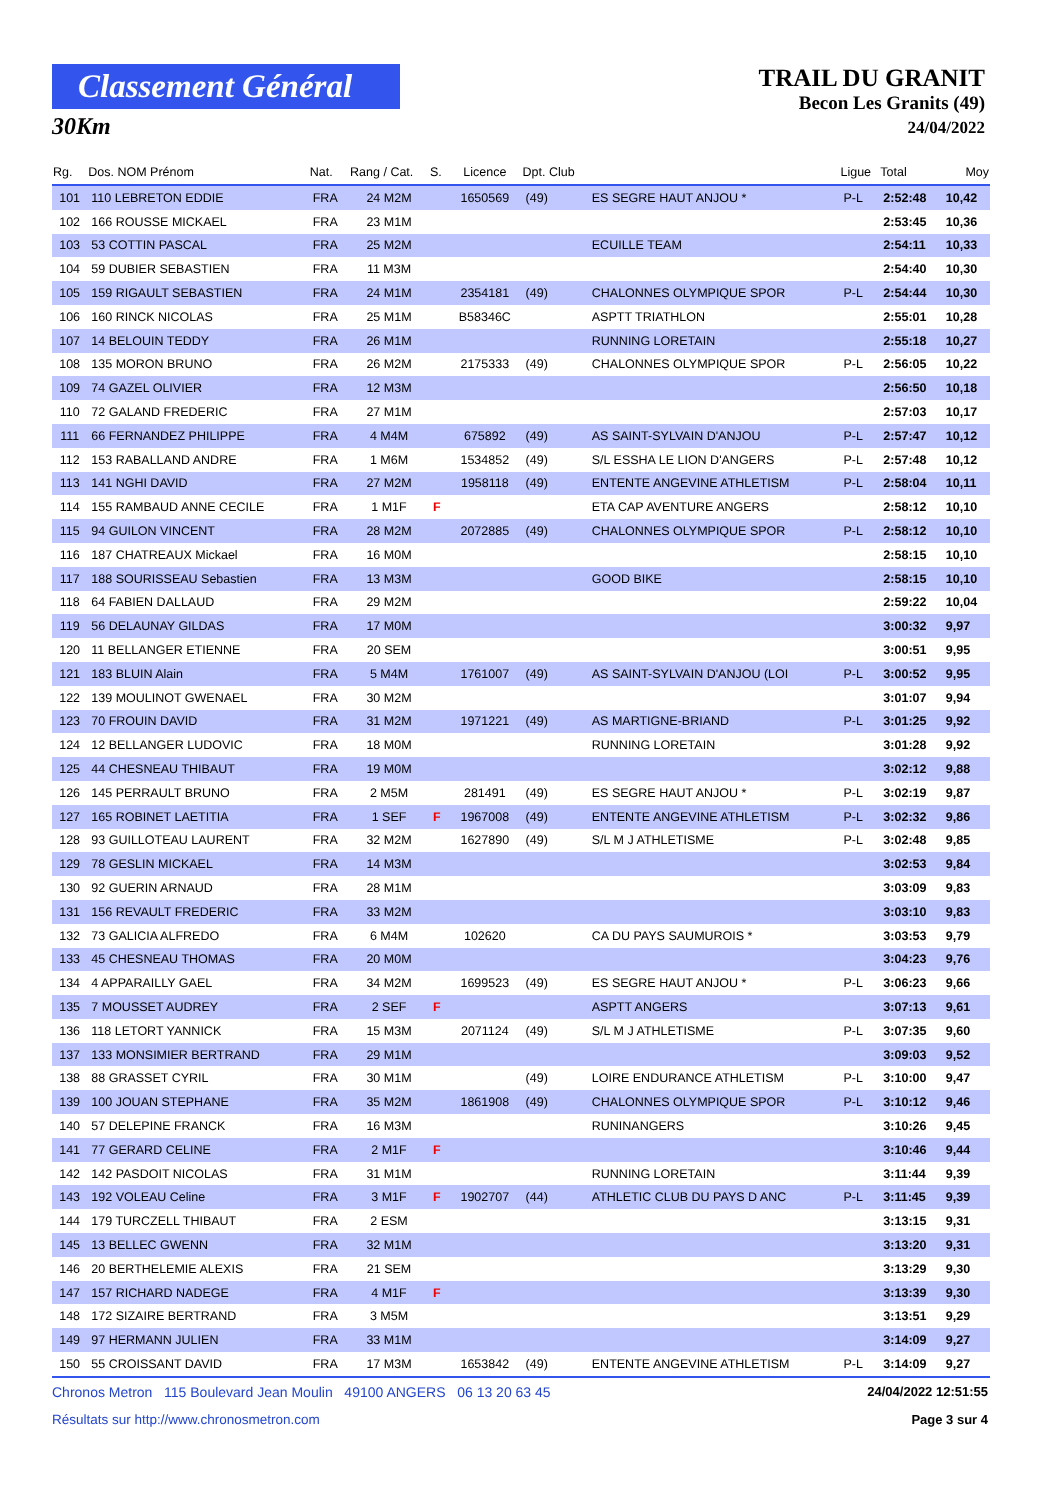Classement Général
30Km
TRAIL DU GRANIT
Becon Les Granits (49)
24/04/2022
| Rg. | Dos. NOM Prénom | Nat. | Rang / Cat. | S. | Licence | Dpt. Club | | Ligue | Total | Moy |
| --- | --- | --- | --- | --- | --- | --- | --- | --- | --- | --- |
| 101 | 110 LEBRETON EDDIE | FRA | 24 M2M | | 1650569 | (49) | ES SEGRE HAUT ANJOU * | P-L | 2:52:48 | 10,42 |
| 102 | 166 ROUSSE MICKAEL | FRA | 23 M1M | | | | | | 2:53:45 | 10,36 |
| 103 | 53 COTTIN PASCAL | FRA | 25 M2M | | | | ECUILLE TEAM | | 2:54:11 | 10,33 |
| 104 | 59 DUBIER SEBASTIEN | FRA | 11 M3M | | | | | | 2:54:40 | 10,30 |
| 105 | 159 RIGAULT SEBASTIEN | FRA | 24 M1M | | 2354181 | (49) | CHALONNES OLYMPIQUE SPOR | P-L | 2:54:44 | 10,30 |
| 106 | 160 RINCK NICOLAS | FRA | 25 M1M | | B58346C | | ASPTT TRIATHLON | | 2:55:01 | 10,28 |
| 107 | 14 BELOUIN TEDDY | FRA | 26 M1M | | | | RUNNING LORETAIN | | 2:55:18 | 10,27 |
| 108 | 135 MORON BRUNO | FRA | 26 M2M | | 2175333 | (49) | CHALONNES OLYMPIQUE SPOR | P-L | 2:56:05 | 10,22 |
| 109 | 74 GAZEL OLIVIER | FRA | 12 M3M | | | | | | 2:56:50 | 10,18 |
| 110 | 72 GALAND FREDERIC | FRA | 27 M1M | | | | | | 2:57:03 | 10,17 |
| 111 | 66 FERNANDEZ PHILIPPE | FRA | 4 M4M | | 675892 | (49) | AS SAINT-SYLVAIN D'ANJOU | P-L | 2:57:47 | 10,12 |
| 112 | 153 RABALLAND ANDRE | FRA | 1 M6M | | 1534852 | (49) | S/L ESSHA LE LION D'ANGERS | P-L | 2:57:48 | 10,12 |
| 113 | 141 NGHI DAVID | FRA | 27 M2M | | 1958118 | (49) | ENTENTE ANGEVINE ATHLETISM | P-L | 2:58:04 | 10,11 |
| 114 | 155 RAMBAUD ANNE CECILE | FRA | 1 M1F | F | | | ETA CAP AVENTURE ANGERS | | 2:58:12 | 10,10 |
| 115 | 94 GUILON VINCENT | FRA | 28 M2M | | 2072885 | (49) | CHALONNES OLYMPIQUE SPOR | P-L | 2:58:12 | 10,10 |
| 116 | 187 CHATREAUX Mickael | FRA | 16 M0M | | | | | | 2:58:15 | 10,10 |
| 117 | 188 SOURISSEAU Sebastien | FRA | 13 M3M | | | | GOOD BIKE | | 2:58:15 | 10,10 |
| 118 | 64 FABIEN DALLAUD | FRA | 29 M2M | | | | | | 2:59:22 | 10,04 |
| 119 | 56 DELAUNAY GILDAS | FRA | 17 M0M | | | | | | 3:00:32 | 9,97 |
| 120 | 11 BELLANGER ETIENNE | FRA | 20 SEM | | | | | | 3:00:51 | 9,95 |
| 121 | 183 BLUIN Alain | FRA | 5 M4M | | 1761007 | (49) | AS SAINT-SYLVAIN D'ANJOU (LOI | P-L | 3:00:52 | 9,95 |
| 122 | 139 MOULINOT GWENAEL | FRA | 30 M2M | | | | | | 3:01:07 | 9,94 |
| 123 | 70 FROUIN DAVID | FRA | 31 M2M | | 1971221 | (49) | AS MARTIGNE-BRIAND | P-L | 3:01:25 | 9,92 |
| 124 | 12 BELLANGER LUDOVIC | FRA | 18 M0M | | | | RUNNING LORETAIN | | 3:01:28 | 9,92 |
| 125 | 44 CHESNEAU THIBAUT | FRA | 19 M0M | | | | | | 3:02:12 | 9,88 |
| 126 | 145 PERRAULT BRUNO | FRA | 2 M5M | | 281491 | (49) | ES SEGRE HAUT ANJOU * | P-L | 3:02:19 | 9,87 |
| 127 | 165 ROBINET LAETITIA | FRA | 1 SEF | F | 1967008 | (49) | ENTENTE ANGEVINE ATHLETISM | P-L | 3:02:32 | 9,86 |
| 128 | 93 GUILLOTEAU LAURENT | FRA | 32 M2M | | 1627890 | (49) | S/L M J ATHLETISME | P-L | 3:02:48 | 9,85 |
| 129 | 78 GESLIN MICKAEL | FRA | 14 M3M | | | | | | 3:02:53 | 9,84 |
| 130 | 92 GUERIN ARNAUD | FRA | 28 M1M | | | | | | 3:03:09 | 9,83 |
| 131 | 156 REVAULT FREDERIC | FRA | 33 M2M | | | | | | 3:03:10 | 9,83 |
| 132 | 73 GALICIA ALFREDO | FRA | 6 M4M | | 102620 | | CA DU PAYS SAUMUROIS * | | 3:03:53 | 9,79 |
| 133 | 45 CHESNEAU THOMAS | FRA | 20 M0M | | | | | | 3:04:23 | 9,76 |
| 134 | 4 APPARAILLY GAEL | FRA | 34 M2M | | 1699523 | (49) | ES SEGRE HAUT ANJOU * | P-L | 3:06:23 | 9,66 |
| 135 | 7 MOUSSET AUDREY | FRA | 2 SEF | F | | | ASPTT ANGERS | | 3:07:13 | 9,61 |
| 136 | 118 LETORT YANNICK | FRA | 15 M3M | | 2071124 | (49) | S/L M J ATHLETISME | P-L | 3:07:35 | 9,60 |
| 137 | 133 MONSIMIER BERTRAND | FRA | 29 M1M | | | | | | 3:09:03 | 9,52 |
| 138 | 88 GRASSET CYRIL | FRA | 30 M1M | | | (49) | LOIRE ENDURANCE ATHLETISM | P-L | 3:10:00 | 9,47 |
| 139 | 100 JOUAN STEPHANE | FRA | 35 M2M | | 1861908 | (49) | CHALONNES OLYMPIQUE SPOR | P-L | 3:10:12 | 9,46 |
| 140 | 57 DELEPINE FRANCK | FRA | 16 M3M | | | | RUNINANGERS | | 3:10:26 | 9,45 |
| 141 | 77 GERARD CELINE | FRA | 2 M1F | F | | | | | 3:10:46 | 9,44 |
| 142 | 142 PASDOIT NICOLAS | FRA | 31 M1M | | | | RUNNING LORETAIN | | 3:11:44 | 9,39 |
| 143 | 192 VOLEAU Celine | FRA | 3 M1F | F | 1902707 | (44) | ATHLETIC CLUB DU PAYS D ANC | P-L | 3:11:45 | 9,39 |
| 144 | 179 TURCZELL THIBAUT | FRA | 2 ESM | | | | | | 3:13:15 | 9,31 |
| 145 | 13 BELLEC GWENN | FRA | 32 M1M | | | | | | 3:13:20 | 9,31 |
| 146 | 20 BERTHELEMIE ALEXIS | FRA | 21 SEM | | | | | | 3:13:29 | 9,30 |
| 147 | 157 RICHARD NADEGE | FRA | 4 M1F | F | | | | | 3:13:39 | 9,30 |
| 148 | 172 SIZAIRE BERTRAND | FRA | 3 M5M | | | | | | 3:13:51 | 9,29 |
| 149 | 97 HERMANN JULIEN | FRA | 33 M1M | | | | | | 3:14:09 | 9,27 |
| 150 | 55 CROISSANT DAVID | FRA | 17 M3M | | 1653842 | (49) | ENTENTE ANGEVINE ATHLETISM | P-L | 3:14:09 | 9,27 |
Chronos Metron 115 Boulevard Jean Moulin 49100 ANGERS 06 13 20 63 45 24/04/2022 12:51:55
Résultats sur http://www.chronosmetron.com Page 3 sur 4